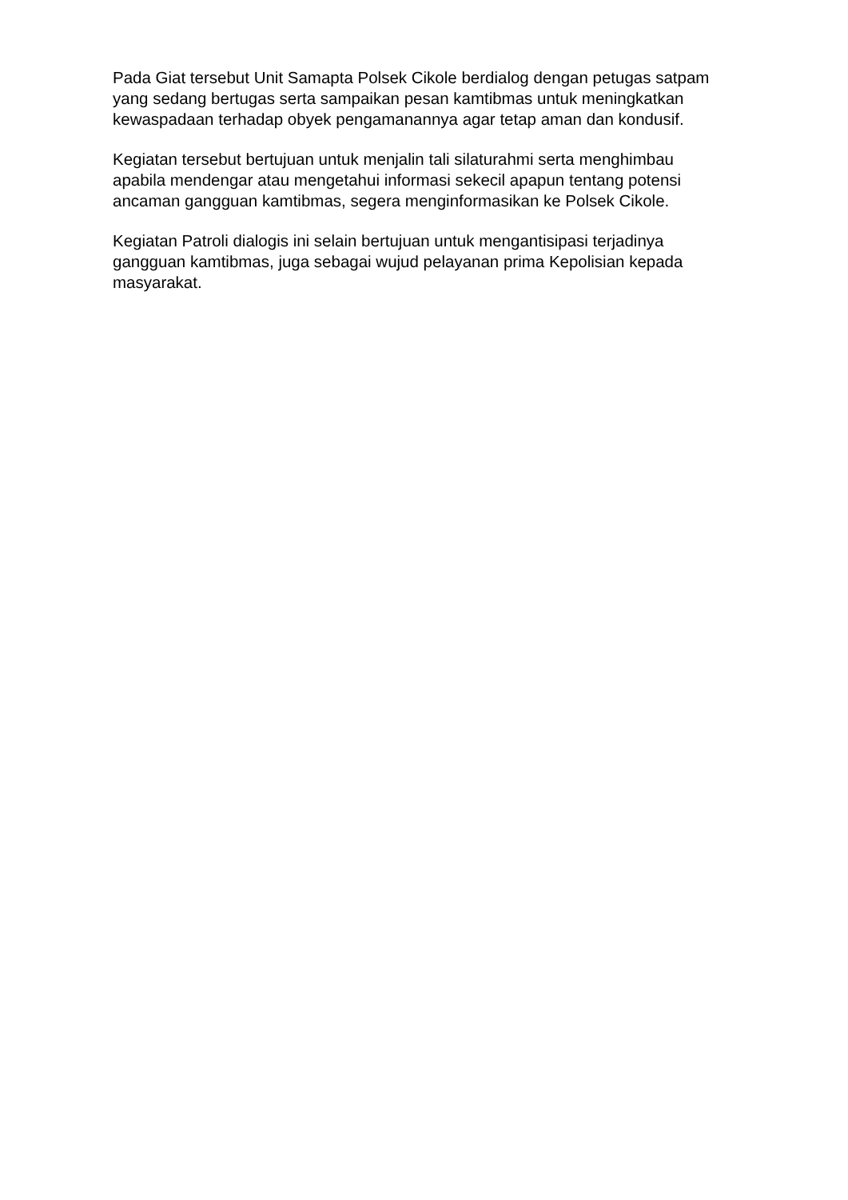Pada Giat tersebut Unit Samapta Polsek Cikole berdialog dengan petugas satpam yang sedang bertugas serta sampaikan pesan kamtibmas untuk meningkatkan kewaspadaan terhadap obyek pengamanannya agar tetap aman dan kondusif.
Kegiatan tersebut bertujuan untuk menjalin tali silaturahmi serta menghimbau apabila mendengar atau mengetahui informasi sekecil apapun tentang potensi ancaman gangguan kamtibmas, segera menginformasikan ke Polsek Cikole.
Kegiatan Patroli dialogis ini selain bertujuan untuk mengantisipasi terjadinya gangguan kamtibmas, juga sebagai wujud pelayanan prima Kepolisian kepada masyarakat.